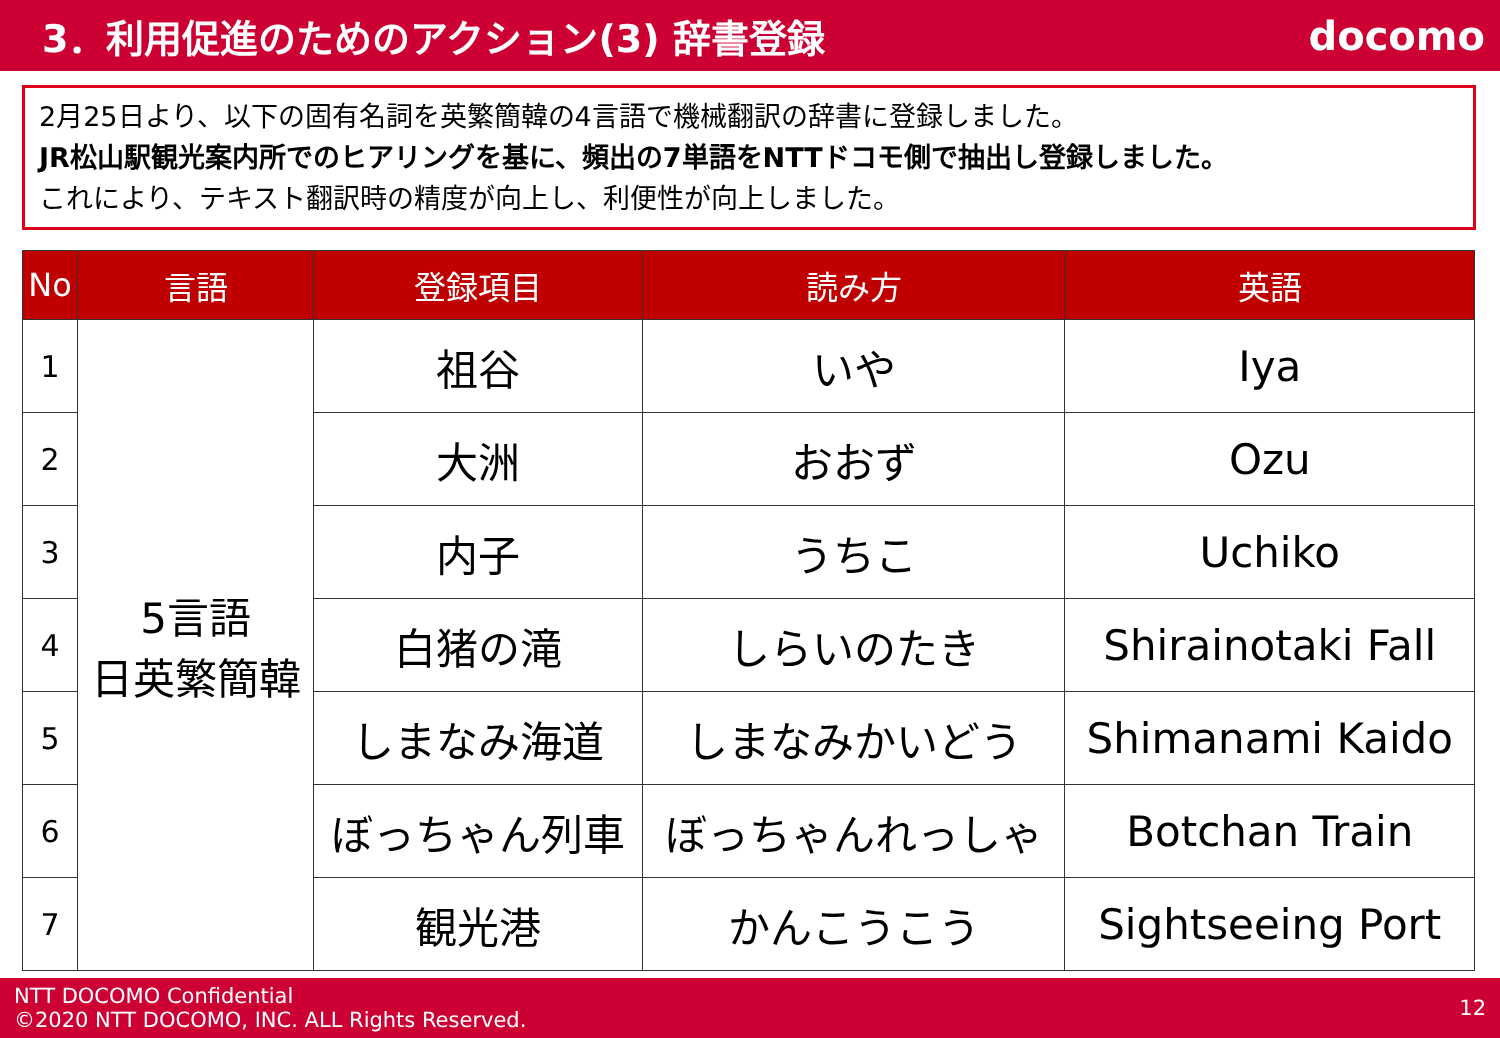3．利用促進のためのアクション(3) 辞書登録
docomo
2月25日より、以下の固有名詞を英繁簡韓の4言語で機械翻訳の辞書に登録しました。
JR松山駅観光案内所でのヒアリングを基に、頻出の7単語をNTTドコモ側で抽出し登録しました。
これにより、テキスト翻訳時の精度が向上し、利便性が向上しました。
| No | 言語 | 登録項目 | 読み方 | 英語 |
| --- | --- | --- | --- | --- |
| 1 | 5言語 日英繁簡韓 | 祖谷 | いや | Iya |
| 2 | | 大洲 | おおず | Ozu |
| 3 | | 内子 | うちこ | Uchiko |
| 4 | | 白猪の滝 | しらいのたき | Shirainotaki Fall |
| 5 | | しまなみ海道 | しまなみかいどう | Shimanami Kaido |
| 6 | | ぼっちゃん列車 | ぼっちゃんれっしゃ | Botchan Train |
| 7 | | 観光港 | かんこうこう | Sightseeing Port |
NTT DOCOMO Confidential
©2020 NTT DOCOMO, INC. ALL Rights Reserved.
12